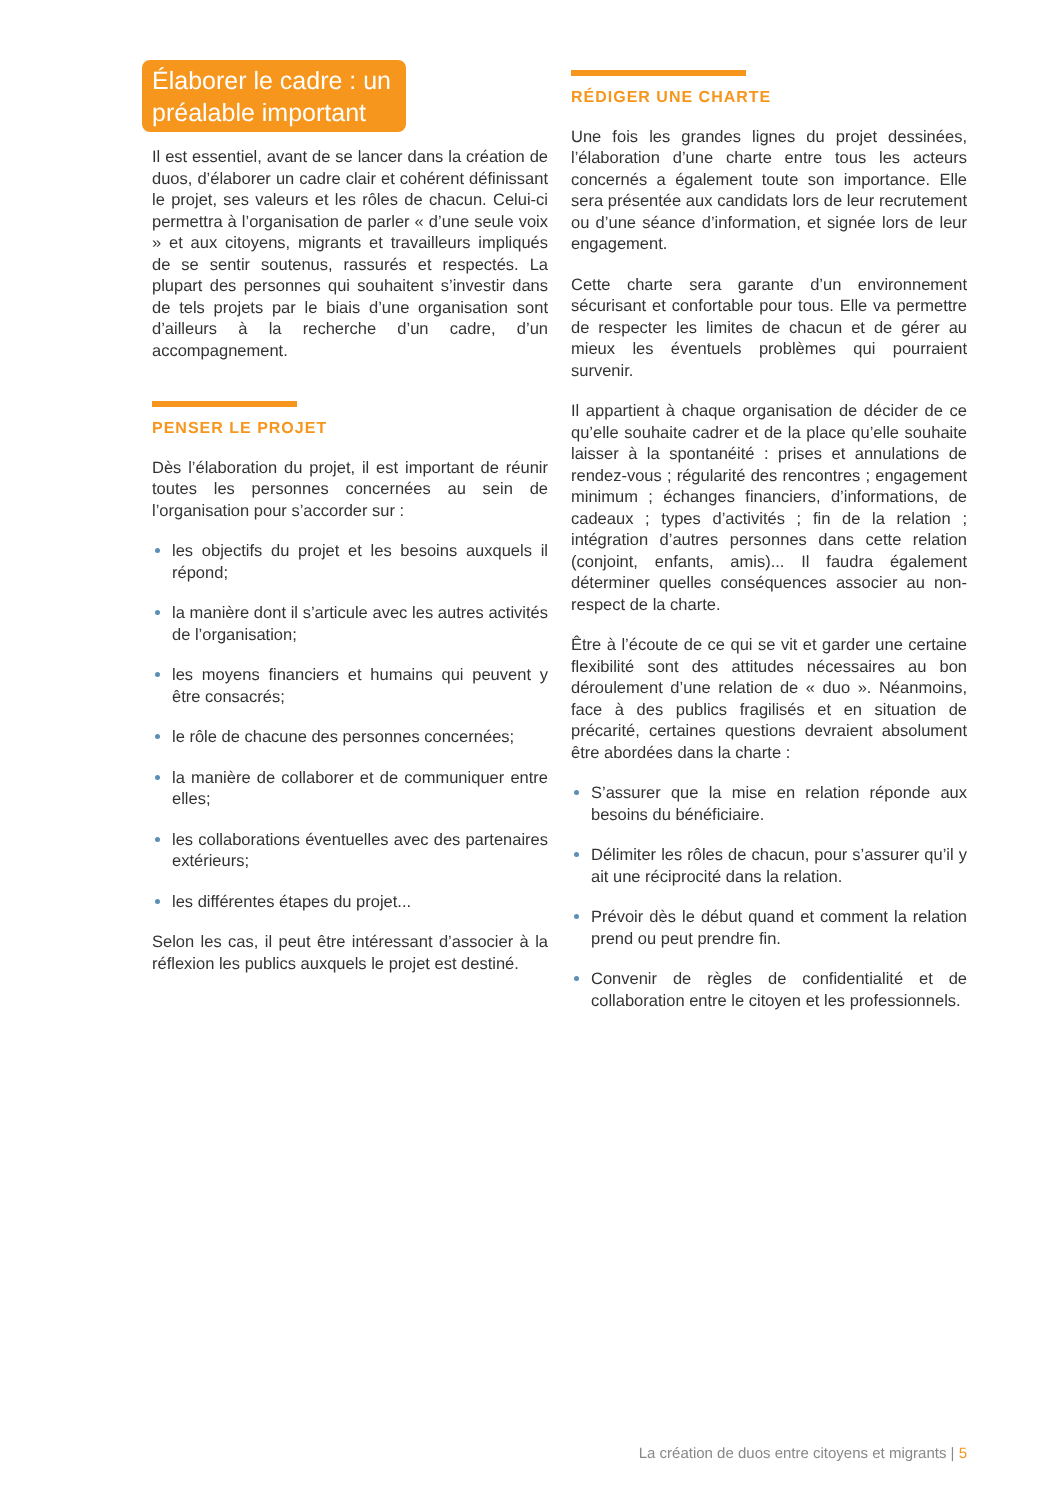Élaborer le cadre : un préalable important
Il est essentiel, avant de se lancer dans la création de duos, d’élaborer un cadre clair et cohérent définissant le projet, ses valeurs et les rôles de chacun. Celui-ci permettra à l’organisation de parler « d’une seule voix » et aux citoyens, migrants et travailleurs impliqués de se sentir soutenus, rassurés et respectés. La plupart des personnes qui souhaitent s’investir dans de tels projets par le biais d’une organisation sont d’ailleurs à la recherche d’un cadre, d’un accompagnement.
PENSER LE PROJET
Dès l’élaboration du projet, il est important de réunir toutes les personnes concernées au sein de l’organisation pour s’accorder sur :
les objectifs du projet et les besoins auxquels il répond;
la manière dont il s’articule avec les autres activités de l’organisation;
les moyens financiers et humains qui peuvent y être consacrés;
le rôle de chacune des personnes concernées;
la manière de collaborer et de communiquer entre elles;
les collaborations éventuelles avec des partenaires extérieurs;
les différentes étapes du projet...
Selon les cas, il peut être intéressant d’associer à la réflexion les publics auxquels le projet est destiné.
RÉDIGER UNE CHARTE
Une fois les grandes lignes du projet dessinées, l’élaboration d’une charte entre tous les acteurs concernés a également toute son importance. Elle sera présentée aux candidats lors de leur recrutement ou d’une séance d’information, et signée lors de leur engagement.
Cette charte sera garante d’un environnement sécurisant et confortable pour tous. Elle va permettre de respecter les limites de chacun et de gérer au mieux les éventuels problèmes qui pourraient survenir.
Il appartient à chaque organisation de décider de ce qu’elle souhaite cadrer et de la place qu’elle souhaite laisser à la spontanéité : prises et annulations de rendez-vous ; régularité des rencontres ; engagement minimum ; échanges financiers, d’informations, de cadeaux ; types d’activités ; fin de la relation ; intégration d’autres personnes dans cette relation (conjoint, enfants, amis)... Il faudra également déterminer quelles conséquences associer au non-respect de la charte.
Être à l’écoute de ce qui se vit et garder une certaine flexibilité sont des attitudes nécessaires au bon déroulement d’une relation de « duo ». Néanmoins, face à des publics fragilisés et en situation de précarité, certaines questions devraient absolument être abordées dans la charte :
S’assurer que la mise en relation réponde aux besoins du bénéficiaire.
Délimiter les rôles de chacun, pour s’assurer qu’il y ait une réciprocité dans la relation.
Prévoir dès le début quand et comment la relation prend ou peut prendre fin.
Convenir de règles de confidentialité et de collaboration entre le citoyen et les professionnels.
La création de duos entre citoyens et migrants | 5